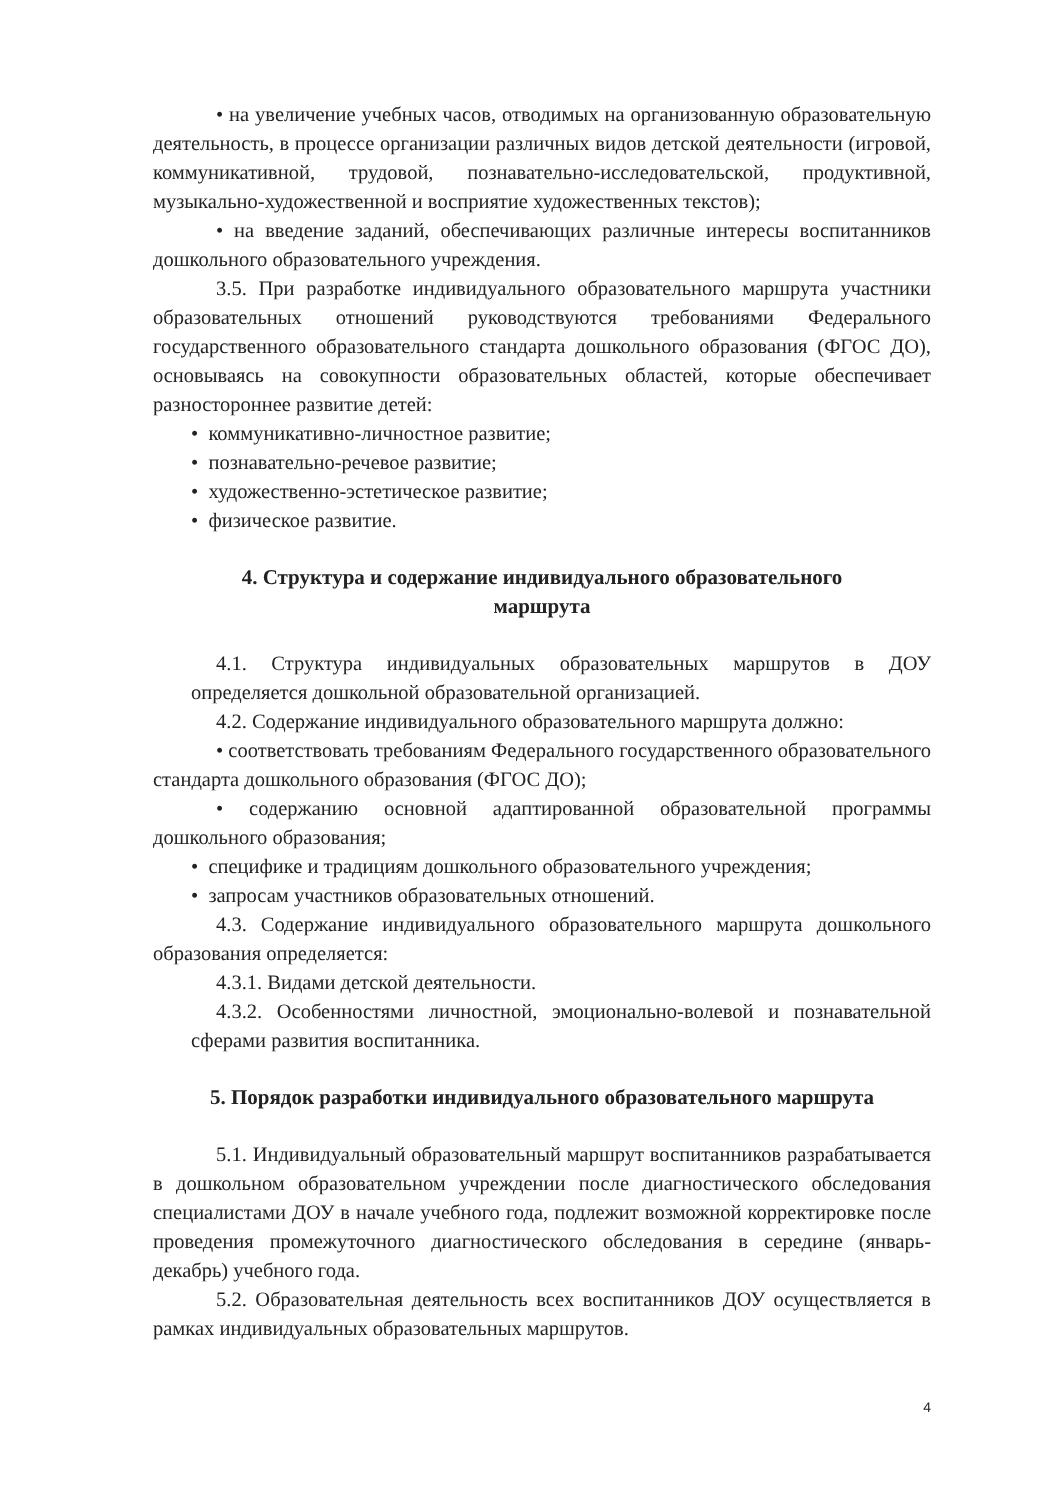• на увеличение учебных часов, отводимых на организованную образовательную деятельность, в процессе организации различных видов детской деятельности (игровой, коммуникативной, трудовой, познавательно-исследовательской, продуктивной, музыкально-художественной и восприятие художественных текстов);
• на введение заданий, обеспечивающих различные интересы воспитанников дошкольного образовательного учреждения.
3.5. При разработке индивидуального образовательного маршрута участники образовательных отношений руководствуются требованиями Федерального государственного образовательного стандарта дошкольного образования (ФГОС ДО), основываясь на совокупности образовательных областей, которые обеспечивает разностороннее развитие детей:
• коммуникативно-личностное развитие;
• познавательно-речевое развитие;
• художественно-эстетическое развитие;
• физическое развитие.
4. Структура и содержание индивидуального образовательного маршрута
4.1. Структура индивидуальных образовательных маршрутов в ДОУ определяется дошкольной образовательной организацией.
4.2. Содержание индивидуального образовательного маршрута должно:
• соответствовать требованиям Федерального государственного образовательного стандарта дошкольного образования (ФГОС ДО);
• содержанию основной адаптированной образовательной программы дошкольного образования;
• специфике и традициям дошкольного образовательного учреждения;
• запросам участников образовательных отношений.
4.3. Содержание индивидуального образовательного маршрута дошкольного образования определяется:
4.3.1. Видами детской деятельности.
4.3.2. Особенностями личностной, эмоционально-волевой и познавательной сферами развития воспитанника.
5. Порядок разработки индивидуального образовательного маршрута
5.1. Индивидуальный образовательный маршрут воспитанников разрабатывается в дошкольном образовательном учреждении после диагностического обследования специалистами ДОУ в начале учебного года, подлежит возможной корректировке после проведения промежуточного диагностического обследования в середине (январь-декабрь) учебного года.
5.2. Образовательная деятельность всех воспитанников ДОУ осуществляется в рамках индивидуальных образовательных маршрутов.
4